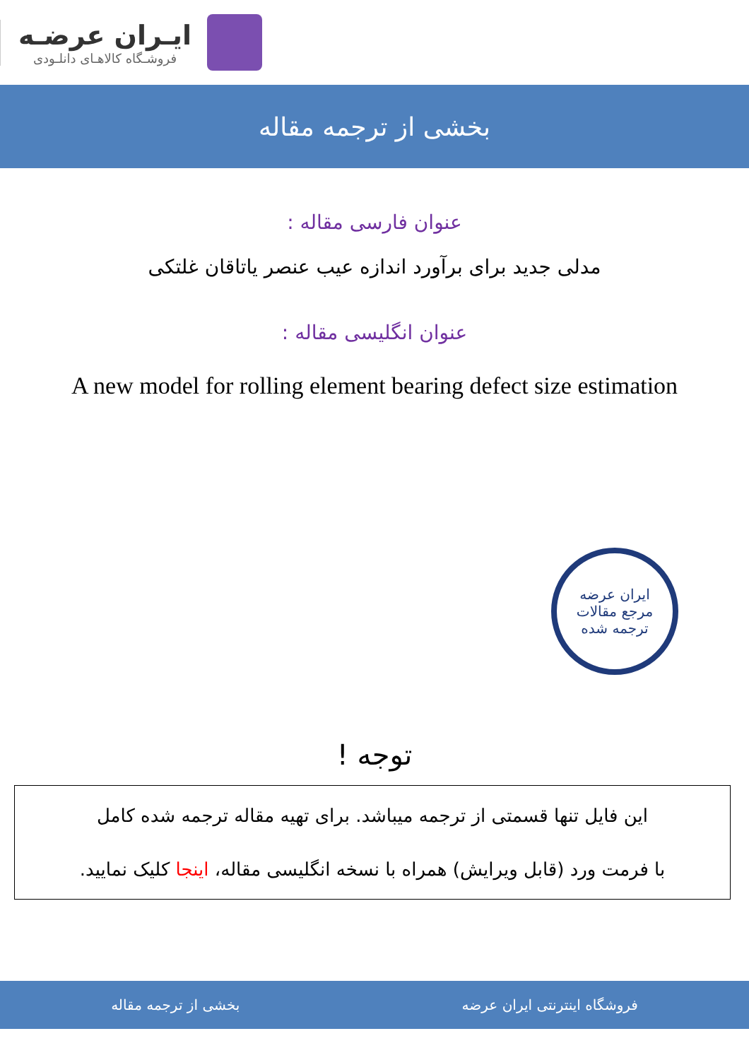ایـران عرضـه
فروشـگاه کالاهـای دانلـودی
بخشی از ترجمه مقاله
عنوان فارسی مقاله :
مدلی جدید برای برآورد اندازه عیب عنصر یاتاقان غلتکی
عنوان انگلیسی مقاله :
A new model for rolling element bearing defect size estimation
ایران عرضه
مرجع مقالات
ترجمه شده
توجه !
این فایل تنها قسمتی از ترجمه میباشد. برای تهیه مقاله ترجمه شده کامل
با فرمت ورد (قابل ویرایش) همراه با نسخه انگلیسی مقاله، اینجا کلیک نمایید.
فروشگاه اینترنتی ایران عرضه بخشی از ترجمه مقاله